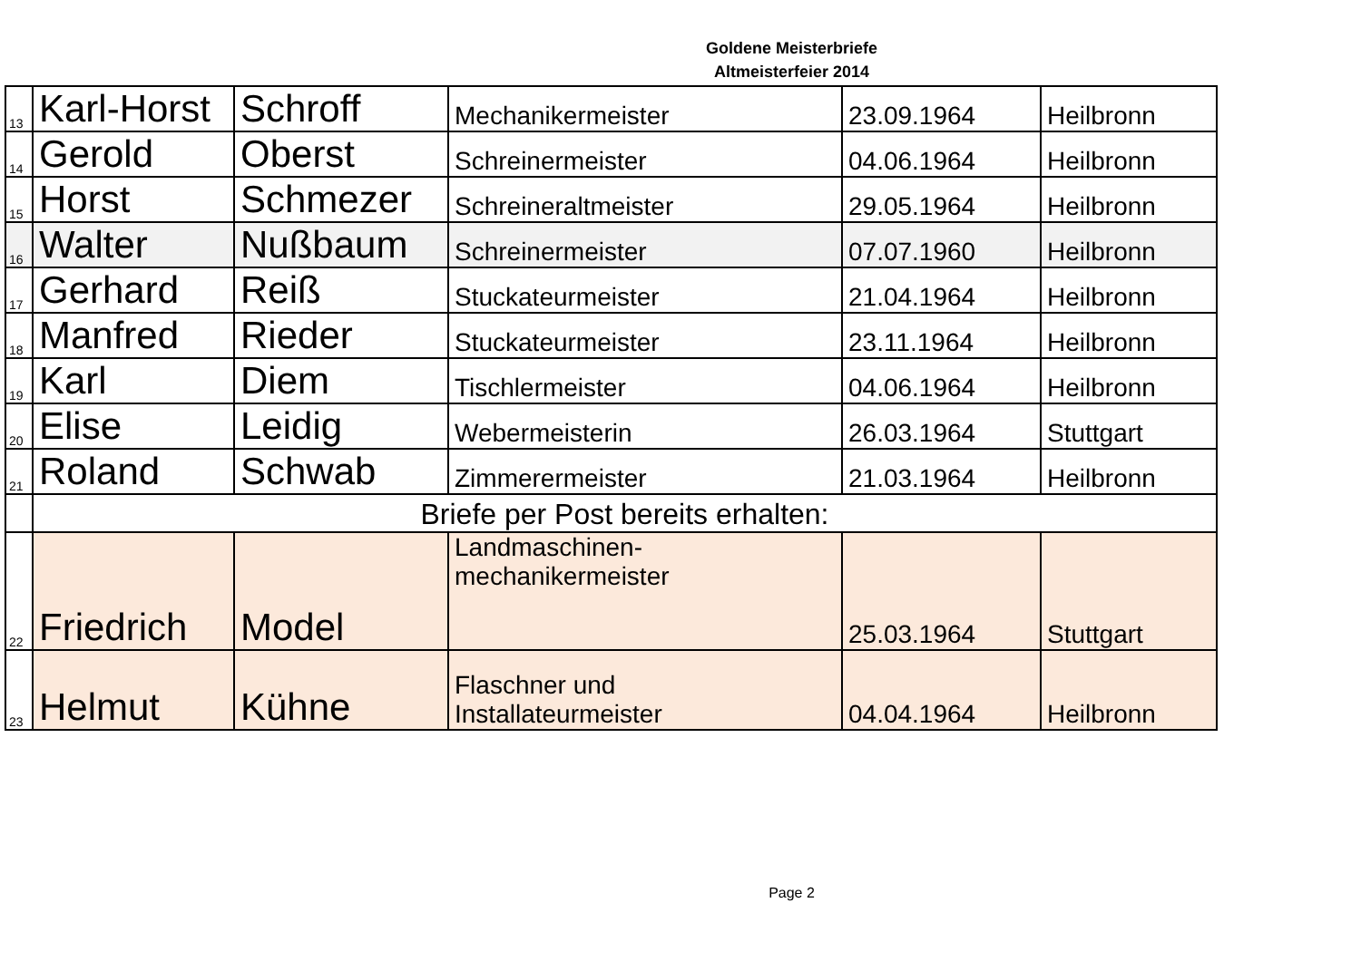Goldene Meisterbriefe
Altmeisterfeier 2014
| 13 | Karl-Horst | Schroff | Mechanikermeister | 23.09.1964 | Heilbronn |
| 14 | Gerold | Oberst | Schreinermeister | 04.06.1964 | Heilbronn |
| 15 | Horst | Schmezer | Schreineraltmeister | 29.05.1964 | Heilbronn |
| 16 | Walter | Nußbaum | Schreinermeister | 07.07.1960 | Heilbronn |
| 17 | Gerhard | Reiß | Stuckateurmeister | 21.04.1964 | Heilbronn |
| 18 | Manfred | Rieder | Stuckateurmeister | 23.11.1964 | Heilbronn |
| 19 | Karl | Diem | Tischlermeister | 04.06.1964 | Heilbronn |
| 20 | Elise | Leidig | Webermeisterin | 26.03.1964 | Stuttgart |
| 21 | Roland | Schwab | Zimmerermeister | 21.03.1964 | Heilbronn |
| | Briefe per Post bereits erhalten: | | | | |
| 22 | Friedrich | Model | Landmaschinen- mechanikermeister | 25.03.1964 | Stuttgart |
| 23 | Helmut | Kühne | Flaschner und Installateurmeister | 04.04.1964 | Heilbronn |
Page 2